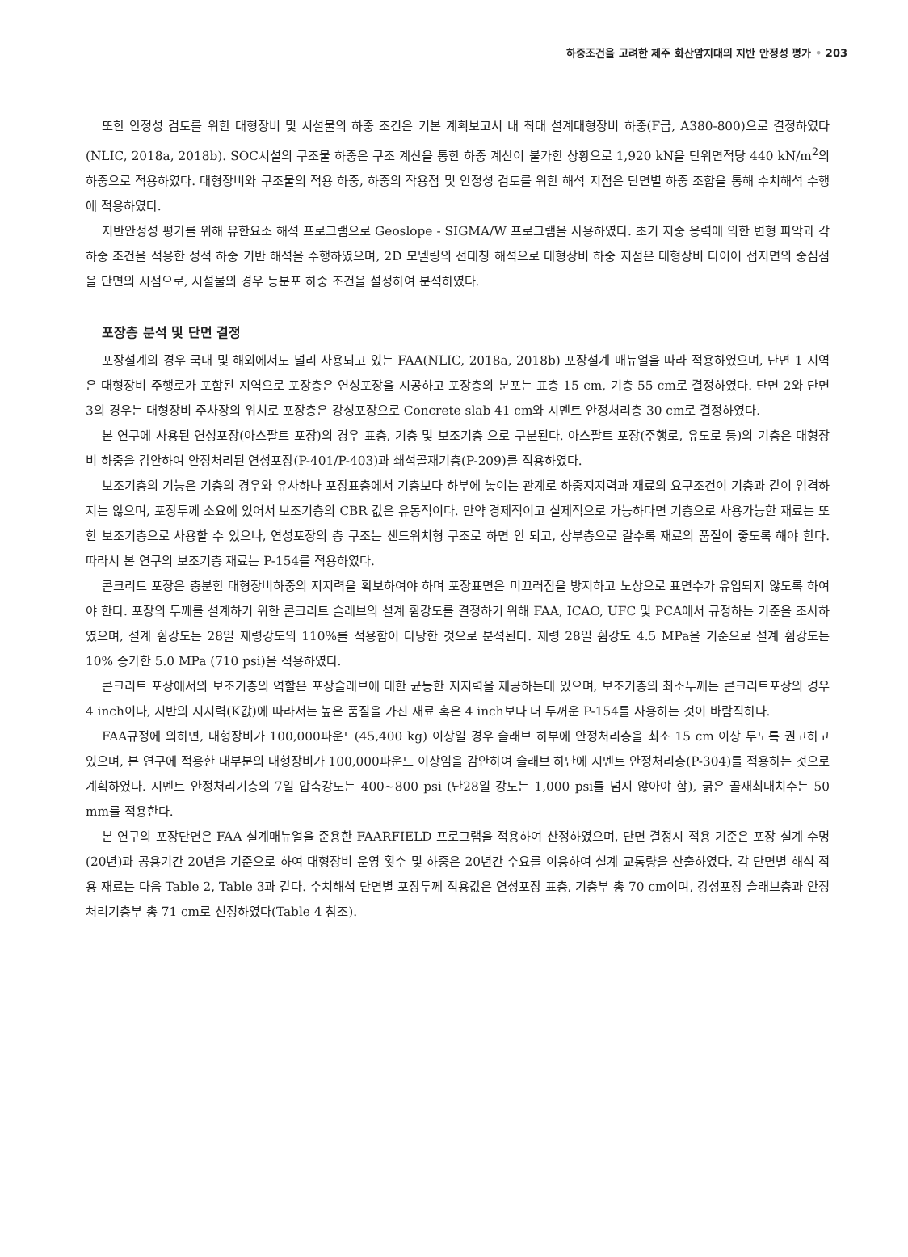하중조건을 고려한 제주 화산암지대의 지반 안정성 평가 • 203
또한 안정성 검토를 위한 대형장비 및 시설물의 하중 조건은 기본 계획보고서 내 최대 설계대형장비 하중(F급, A380-800)으로 결정하였다(NLIC, 2018a, 2018b). SOC시설의 구조물 하중은 구조 계산을 통한 하중 계산이 불가한 상황으로 1,920 kN을 단위면적당 440 kN/m<sup>2</sup>의 하중으로 적용하였다. 대형장비와 구조물의 적용 하중, 하중의 작용점 및 안정성 검토를 위한 해석 지점은 단면별 하중 조합을 통해 수치해석 수행에 적용하였다.
지반안정성 평가를 위해 유한요소 해석 프로그램으로 Geoslope - SIGMA/W 프로그램을 사용하였다. 초기 지중 응력에 의한 변형 파악과 각 하중 조건을 적용한 정적 하중 기반 해석을 수행하였으며, 2D 모델링의 선대칭 해석으로 대형장비 하중 지점은 대형장비 타이어 접지면의 중심점을 단면의 시점으로, 시설물의 경우 등분포 하중 조건을 설정하여 분석하였다.
포장층 분석 및 단면 결정
포장설계의 경우 국내 및 해외에서도 널리 사용되고 있는 FAA(NLIC, 2018a, 2018b) 포장설계 매뉴얼을 따라 적용하였으며, 단면 1 지역은 대형장비 주행로가 포함된 지역으로 포장층은 연성포장을 시공하고 포장층의 분포는 표층 15 cm, 기층 55 cm로 결정하였다. 단면 2와 단면 3의 경우는 대형장비 주차장의 위치로 포장층은 강성포장으로 Concrete slab 41 cm와 시멘트 안정처리층 30 cm로 결정하였다.
본 연구에 사용된 연성포장(아스팔트 포장)의 경우 표층, 기층 및 보조기층 으로 구분된다. 아스팔트 포장(주행로, 유도로 등)의 기층은 대형장비 하중을 감안하여 안정처리된 연성포장(P-401/P-403)과 쇄석골재기층(P-209)를 적용하였다.
보조기층의 기능은 기층의 경우와 유사하나 포장표층에서 기층보다 하부에 놓이는 관계로 하중지지력과 재료의 요구조건이 기층과 같이 엄격하지는 않으며, 포장두께 소요에 있어서 보조기층의 CBR 값은 유동적이다. 만약 경제적이고 실제적으로 가능하다면 기층으로 사용가능한 재료는 또한 보조기층으로 사용할 수 있으나, 연성포장의 층 구조는 샌드위치형 구조로 하면 안 되고, 상부층으로 갈수록 재료의 품질이 좋도록 해야 한다. 따라서 본 연구의 보조기층 재료는 P-154를 적용하였다.
콘크리트 포장은 충분한 대형장비하중의 지지력을 확보하여야 하며 포장표면은 미끄러짐을 방지하고 노상으로 표면수가 유입되지 않도록 하여야 한다. 포장의 두께를 설계하기 위한 콘크리트 슬래브의 설계 휨강도를 결정하기 위해 FAA, ICAO, UFC 및 PCA에서 규정하는 기준을 조사하였으며, 설계 휨강도는 28일 재령강도의 110%를 적용함이 타당한 것으로 분석된다. 재령 28일 휨강도 4.5 MPa을 기준으로 설계 휨강도는 10% 증가한 5.0 MPa (710 psi)을 적용하였다.
콘크리트 포장에서의 보조기층의 역할은 포장슬래브에 대한 균등한 지지력을 제공하는데 있으며, 보조기층의 최소두께는 콘크리트포장의 경우 4 inch이나, 지반의 지지력(K값)에 따라서는 높은 품질을 가진 재료 혹은 4 inch보다 더 두꺼운 P-154를 사용하는 것이 바람직하다.
FAA규정에 의하면, 대형장비가 100,000파운드(45,400 kg) 이상일 경우 슬래브 하부에 안정처리층을 최소 15 cm 이상 두도록 권고하고 있으며, 본 연구에 적용한 대부분의 대형장비가 100,000파운드 이상임을 감안하여 슬래브 하단에 시멘트 안정처리층(P-304)를 적용하는 것으로 계획하였다. 시멘트 안정처리기층의 7일 압축강도는 400~800 psi (단28일 강도는 1,000 psi를 넘지 않아야 함), 굵은 골재최대치수는 50 mm를 적용한다.
본 연구의 포장단면은 FAA 설계매뉴얼을 준용한 FAARFIELD 프로그램을 적용하여 산정하였으며, 단면 결정시 적용 기준은 포장 설계 수명(20년)과 공용기간 20년을 기준으로 하여 대형장비 운영 횟수 및 하중은 20년간 수요를 이용하여 설계 교통량을 산출하였다. 각 단면별 해석 적용 재료는 다음 Table 2, Table 3과 같다. 수치해석 단면별 포장두께 적용값은 연성포장 표층, 기층부 총 70 cm이며, 강성포장 슬래브층과 안정처리기층부 총 71 cm로 선정하였다(Table 4 참조).